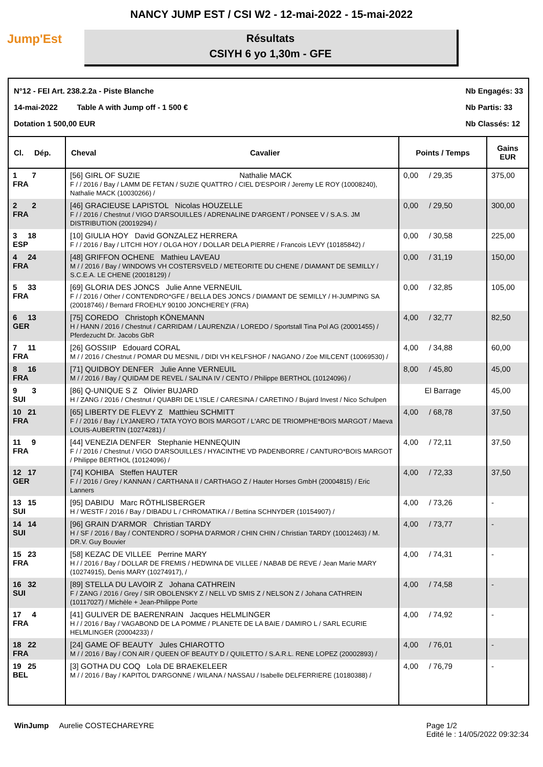NANCY JUMP EST / CSI W2 - 12-mai-2022 - 15-mai-2022
Jump'Est
Résultats
CSIYH 6 yo 1,30m - GFE
N°12 - FEI Art. 238.2.2a - Piste Blanche
14-mai-2022 Table A with Jump off - 1 500 €
Dotation 1 500,00 EUR
Nb Engagés: 33
Nb Partis: 33
Nb Classés: 12
| Cl. Dép. | Cheval | Cavalier | Points / Temps | Gains EUR |
| --- | --- | --- | --- | --- |
| 1 7 FRA | [56] GIRL OF SUZIE Nathalie MACK F / / 2016 / Bay / LAMM DE FETAN / SUZIE QUATTRO / CIEL D'ESPOIR / Jeremy LE ROY (10008240), Nathalie MACK (10030266) / | | 0,00 / 29,35 | 375,00 |
| 2 2 FRA | [46] GRACIEUSE LAPISTOL Nicolas HOUZELLE F / / 2016 / Chestnut / VIGO D'ARSOUILLES / ADRENALINE D'ARGENT / PONSEE V / S.A.S. JM DISTRIBUTION (20019294) / | | 0,00 / 29,50 | 300,00 |
| 3 18 ESP | [10] GIULIA HOY David GONZALEZ HERRERA F / / 2016 / Bay / LITCHI HOY / OLGA HOY / DOLLAR DELA PIERRE / Francois LEVY (10185842) / | | 0,00 / 30,58 | 225,00 |
| 4 24 FRA | [48] GRIFFON OCHENE Mathieu LAVEAU M / / 2016 / Bay / WINDOWS VH COSTERSVELD / METEORITE DU CHENE / DIAMANT DE SEMILLY / S.C.E.A. LE CHENE (20018129) / | | 0,00 / 31,19 | 150,00 |
| 5 33 FRA | [69] GLORIA DES JONCS Julie Anne VERNEUIL F / / 2016 / Other / CONTENDRO*GFE / BELLA DES JONCS / DIAMANT DE SEMILLY / H-JUMPING SA (20018746) / Bernard FROEHLY 90100 JONCHEREY (FRA) | | 0,00 / 32,85 | 105,00 |
| 6 13 GER | [75] COREDO Christoph KÖNEMANN H / HANN / 2016 / Chestnut / CARRIDAM / LAURENZIA / LOREDO / Sportstall Tina Pol AG (20001455) / Pferdezucht Dr. Jacobs GbR | | 4,00 / 32,77 | 82,50 |
| 7 11 FRA | [26] GOSSIIP Edouard CORAL M / / 2016 / Chestnut / POMAR DU MESNIL / DIDI VH KELFSHOF / NAGANO / Zoe MILCENT (10069530) / | | 4,00 / 34,88 | 60,00 |
| 8 16 FRA | [71] QUIDBOY DENFER Julie Anne VERNEUIL M / / 2016 / Bay / QUIDAM DE REVEL / SALINA IV / CENTO / Philippe BERTHOL (10124096) / | | 8,00 / 45,80 | 45,00 |
| 9 3 SUI | [86] Q-UNIQUE S Z Olivier BUJARD H / ZANG / 2016 / Chestnut / QUABRI DE L'ISLE / CARESINA / CARETINO / Bujard Invest / Nico Schulpen | | El Barrage | 45,00 |
| 10 21 FRA | [65] LIBERTY DE FLEVY Z Matthieu SCHMITT F / / 2016 / Bay / LYJANERO / TATA YOYO BOIS MARGOT / L'ARC DE TRIOMPHE*BOIS MARGOT / Maeva LOUIS-AUBERTIN (10274281) / | | 4,00 / 68,78 | 37,50 |
| 11 9 FRA | [44] VENEZIA DENFER Stephanie HENNEQUIN F / / 2016 / Chestnut / VIGO D'ARSOUILLES / HYACINTHE VD PADENBORRE / CANTURO*BOIS MARGOT / Philippe BERTHOL (10124096) / | | 4,00 / 72,11 | 37,50 |
| 12 17 GER | [74] KOHIBA Steffen HAUTER F / / 2016 / Grey / KANNAN / CARTHANA II / CARTHAGO Z / Hauter Horses GmbH (20004815) / Eric Lanners | | 4,00 / 72,33 | 37,50 |
| 13 15 SUI | [95] DABIDU Marc RÖTHLISBERGER H / WESTF / 2016 / Bay / DIBADU L / CHROMATIKA / / Bettina SCHNYDER (10154907) / | | 4,00 / 73,26 | - |
| 14 14 SUI | [96] GRAIN D'ARMOR Christian TARDY H / SF / 2016 / Bay / CONTENDRO / SOPHA D'ARMOR / CHIN CHIN / Christian TARDY (10012463) / M. DR.V. Guy Bouvier | | 4,00 / 73,77 | - |
| 15 23 FRA | [58] KEZAC DE VILLEE Perrine MARY H / / 2016 / Bay / DOLLAR DE FREMIS / HEDWINA DE VILLEE / NABAB DE REVE / Jean Marie MARY (10274915), Denis MARY (10274917), / | | 4,00 / 74,31 | - |
| 16 32 SUI | [89] STELLA DU LAVOIR Z Johana CATHREIN F / ZANG / 2016 / Grey / SIR OBOLENSKY Z / NELL VD SMIS Z / NELSON Z / Johana CATHREIN (10117027) / Michèle + Jean-Philippe Porte | | 4,00 / 74,58 | - |
| 17 4 FRA | [41] GULIVER DE BAERENRAIN Jacques HELMLINGER H / / 2016 / Bay / VAGABOND DE LA POMME / PLANETE DE LA BAIE / DAMIRO L / SARL ECURIE HELMLINGER (20004233) / | | 4,00 / 74,92 | - |
| 18 22 FRA | [24] GAME OF BEAUTY Jules CHIAROTTO M / / 2016 / Bay / CON AIR / QUEEN OF BEAUTY D / QUILETTO / S.A.R.L. RENE LOPEZ (20002893) / | | 4,00 / 76,01 | - |
| 19 25 BEL | [3] GOTHA DU COQ Lola DE BRAEKELEER M / / 2016 / Bay / KAPITOL D'ARGONNE / WILANA / NASSAU / Isabelle DELFERRIERE (10180388) / | | 4,00 / 76,79 | - |
WinJump Aurelie COSTECHAREYRE
Page 1/2
Edité le : 14/05/2022 09:32:34